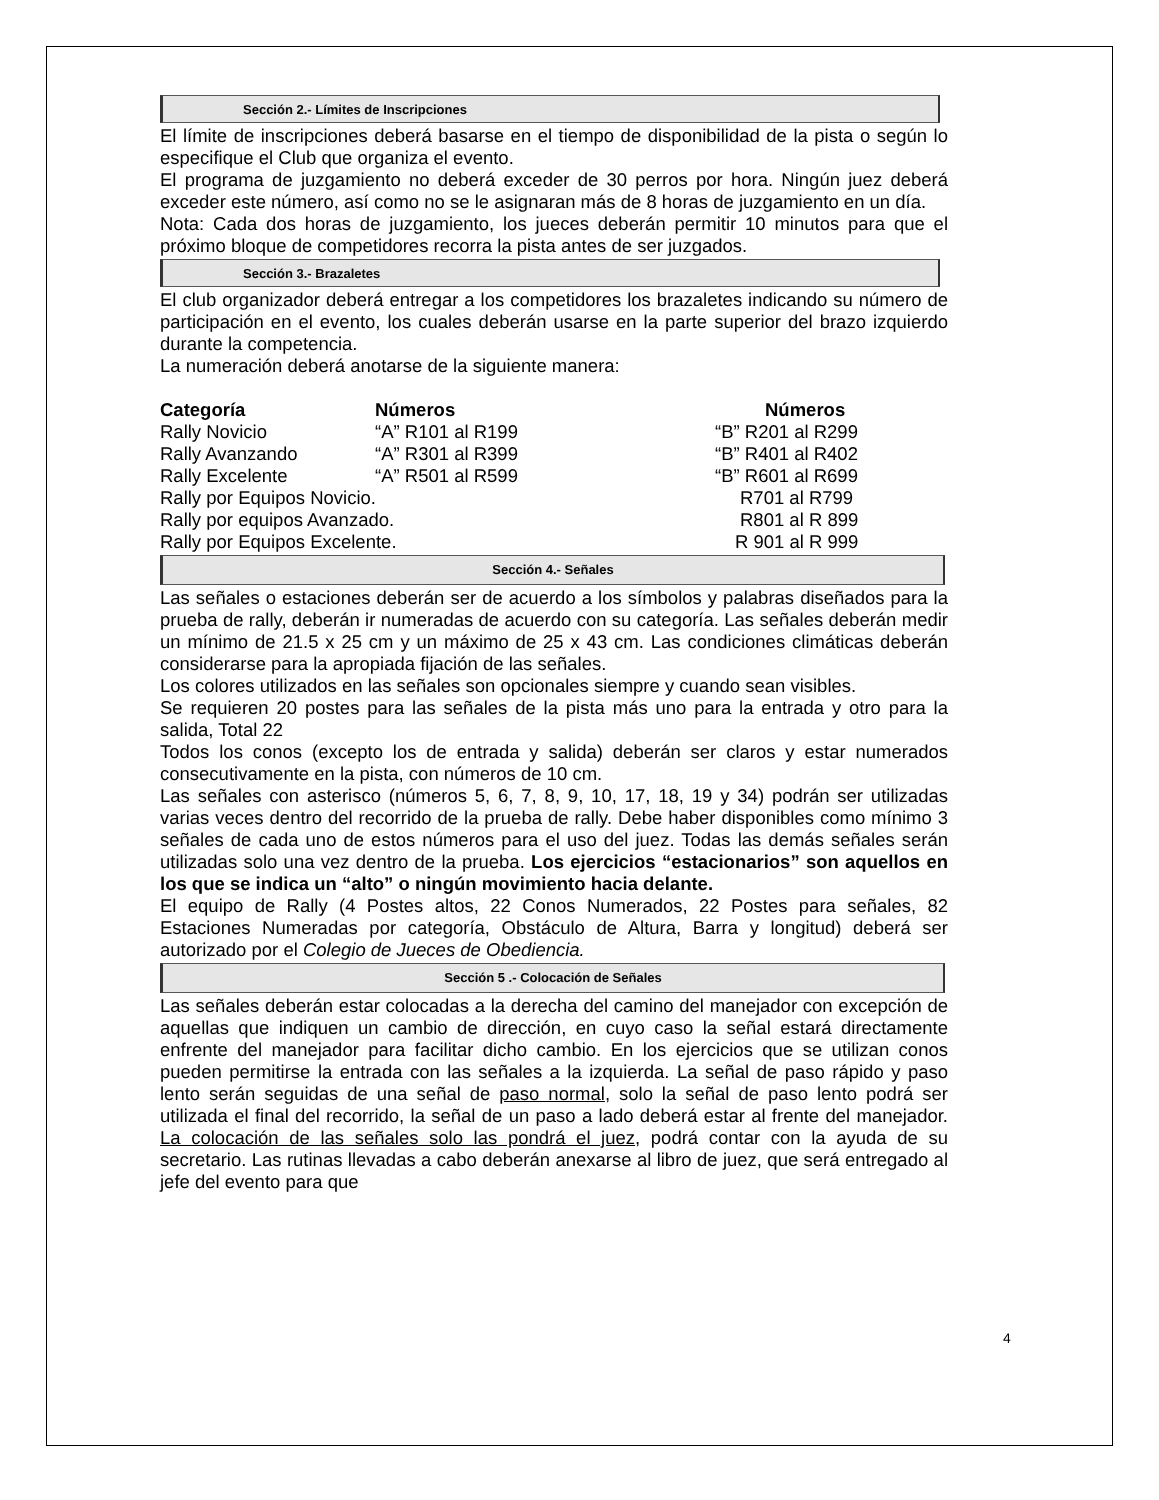Sección 2.- Límites de Inscripciones
El límite de inscripciones deberá basarse en el tiempo de disponibilidad de la pista o según lo especifique el Club que organiza el evento.
El programa de juzgamiento no deberá exceder de 30 perros por hora. Ningún juez deberá exceder este número, así como no se le asignaran más de 8 horas de juzgamiento en un día.
Nota: Cada dos horas de juzgamiento, los jueces deberán permitir 10 minutos para que el próximo bloque de competidores recorra la pista antes de ser juzgados.
Sección 3.- Brazaletes
El club organizador deberá entregar a los competidores los brazaletes indicando su número de participación en el evento, los cuales deberán usarse en la parte superior del brazo izquierdo durante la competencia.
La numeración deberá anotarse de la siguiente manera:
| Categoría | Números | Números |
| --- | --- | --- |
| Rally Novicio | “A” R101 al R199 | “B” R201 al R299 |
| Rally Avanzando | “A” R301 al R399 | “B” R401 al R402 |
| Rally Excelente | “A” R501 al R599 | “B” R601 al R699 |
| Rally por Equipos Novicio. | | R701 al R799 |
| Rally por equipos Avanzado. | | R801 al R 899 |
| Rally por Equipos Excelente. | | R 901 al R 999 |
Sección 4.- Señales
Las señales o estaciones deberán ser de acuerdo a los símbolos y palabras diseñados para la prueba de rally, deberán ir numeradas de acuerdo con su categoría. Las señales deberán medir un mínimo de 21.5 x 25 cm y un máximo de 25 x 43 cm. Las condiciones climáticas deberán considerarse para la apropiada fijación de las señales.
Los colores utilizados en las señales son opcionales siempre y cuando sean visibles.
Se requieren 20 postes para las señales de la pista más uno para la entrada y otro para la salida, Total 22
Todos los conos (excepto los de entrada y salida) deberán ser claros y estar numerados consecutivamente en la pista, con números de 10 cm.
Las señales con asterisco (números 5, 6, 7, 8, 9, 10, 17, 18, 19 y 34) podrán ser utilizadas varias veces dentro del recorrido de la prueba de rally. Debe haber disponibles como mínimo 3 señales de cada uno de estos números para el uso del juez. Todas las demás señales serán utilizadas solo una vez dentro de la prueba. Los ejercicios “estacionarios” son aquellos en los que se indica un “alto” o ningún movimiento hacia delante.
El equipo de Rally (4 Postes altos, 22 Conos Numerados, 22 Postes para señales, 82 Estaciones Numeradas por categoría, Obstáculo de Altura, Barra y longitud) deberá ser autorizado por el Colegio de Jueces de Obediencia.
Sección 5 .- Colocación de Señales
Las señales deberán estar colocadas a la derecha del camino del manejador con excepción de aquellas que indiquen un cambio de dirección, en cuyo caso la señal estará directamente enfrente del manejador para facilitar dicho cambio. En los ejercicios que se utilizan conos pueden permitirse la entrada con las señales a la izquierda. La señal de paso rápido y paso lento serán seguidas de una señal de paso normal, solo la señal de paso lento podrá ser utilizada el final del recorrido, la señal de un paso a lado deberá estar al frente del manejador. La colocación de las señales solo las pondrá el juez, podrá contar con la ayuda de su secretario. Las rutinas llevadas a cabo deberán anexarse al libro de juez, que será entregado al jefe del evento para que
4